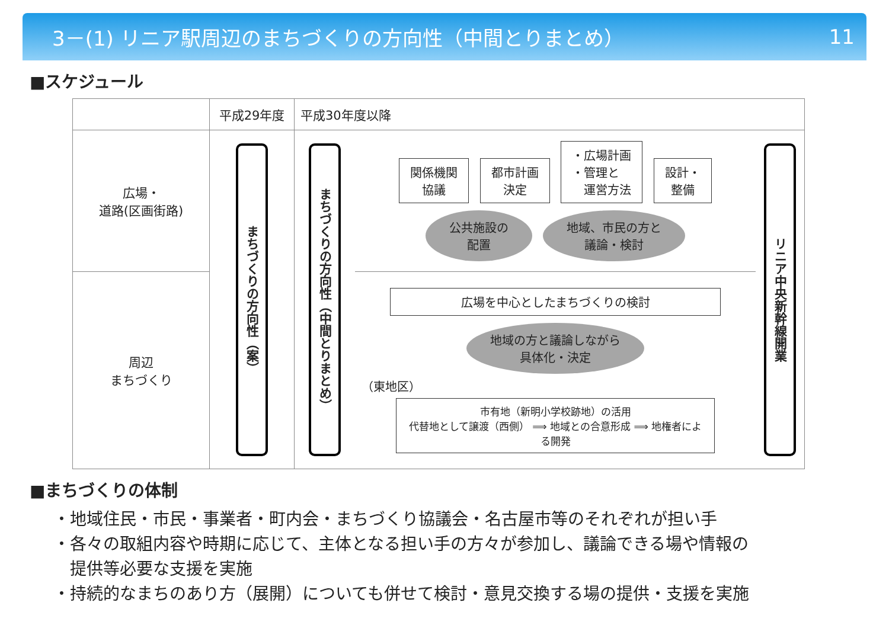3－(1) リニア駅周辺のまちづくりの方向性（中間とりまとめ） 11
■スケジュール
| | 平成29年度 | 平成30年度以降 | | |
| 広場・ 道路(区画街路) | まちづくりの方向性（案） | まちづくりの方向性（中間とりまとめ） | 関係機関 協議 都市計画 決定 ・広場計画 ・管理と 運営方法 設計・ 整備 公共施設の 配置 地域、市民の方と 議論・検討 | リニア中央新幹線開業 |
| 周辺 まちづくり | | | 広場を中心としたまちづくりの検討 地域の方と議論しながら 具体化・決定 （東地区） 市有地（新明小学校跡地）の活用 代替地として譲渡（西側） ⟹ 地域との合意形成 ⟹ 地権者による開発 | |
■まちづくりの体制
・地域住民・市民・事業者・町内会・まちづくり協議会・名古屋市等のそれぞれが担い手
・各々の取組内容や時期に応じて、主体となる担い手の方々が参加し、議論できる場や情報の
　提供等必要な支援を実施
・持続的なまちのあり方（展開）についても併せて検討・意見交換する場の提供・支援を実施